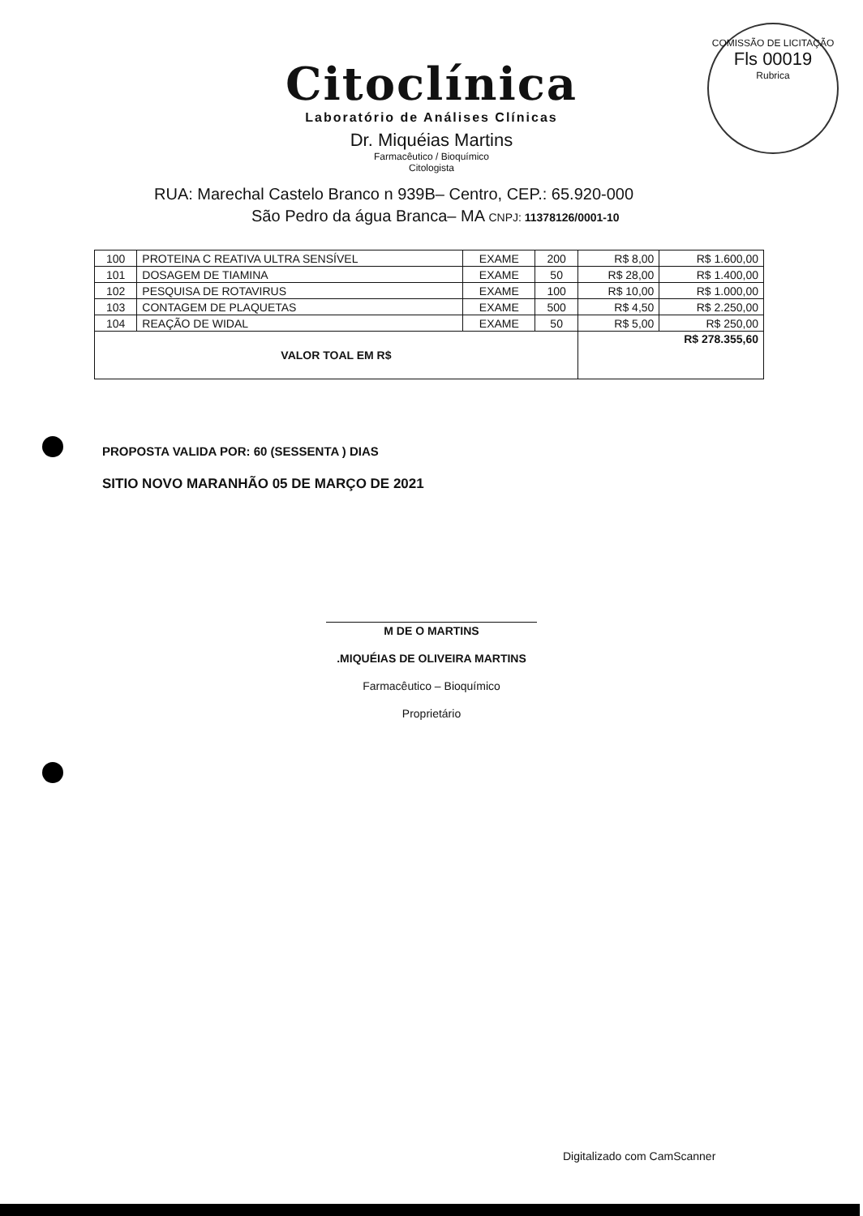COMISSÃO DE LICITAÇÃO
Fls 00019
Rubrica
Citoclínica
Laboratório de Análises Clínicas
Dr. Miquéias Martins
Farmacêutico / Bioquímico
Citologista
RUA: Marechal Castelo Branco n 939B– Centro, CEP.: 65.920-000
São Pedro da água Branca– MA CNPJ: 11378126/0001-10
| 100 | PROTEINA C REATIVA ULTRA SENSÍVEL | EXAME | 200 | R$ 8,00 | R$ 1.600,00 |
| 101 | DOSAGEM DE TIAMINA | EXAME | 50 | R$ 28,00 | R$ 1.400,00 |
| 102 | PESQUISA DE ROTAVIRUS | EXAME | 100 | R$ 10,00 | R$ 1.000,00 |
| 103 | CONTAGEM DE PLAQUETAS | EXAME | 500 | R$ 4,50 | R$ 2.250,00 |
| 104 | REAÇÃO DE WIDAL | EXAME | 50 | R$ 5,00 | R$ 250,00 |
| VALOR TOAL EM R$ | | | | R$ 278.355,60 | |
PROPOSTA VALIDA POR: 60 (SESSENTA ) DIAS
SITIO NOVO MARANHÃO 05 DE MARÇO DE 2021
M DE O MARTINS
.MIQUÉIAS DE OLIVEIRA MARTINS
Farmacêutico – Bioquímico
Proprietário
Digitalizado com CamScanner